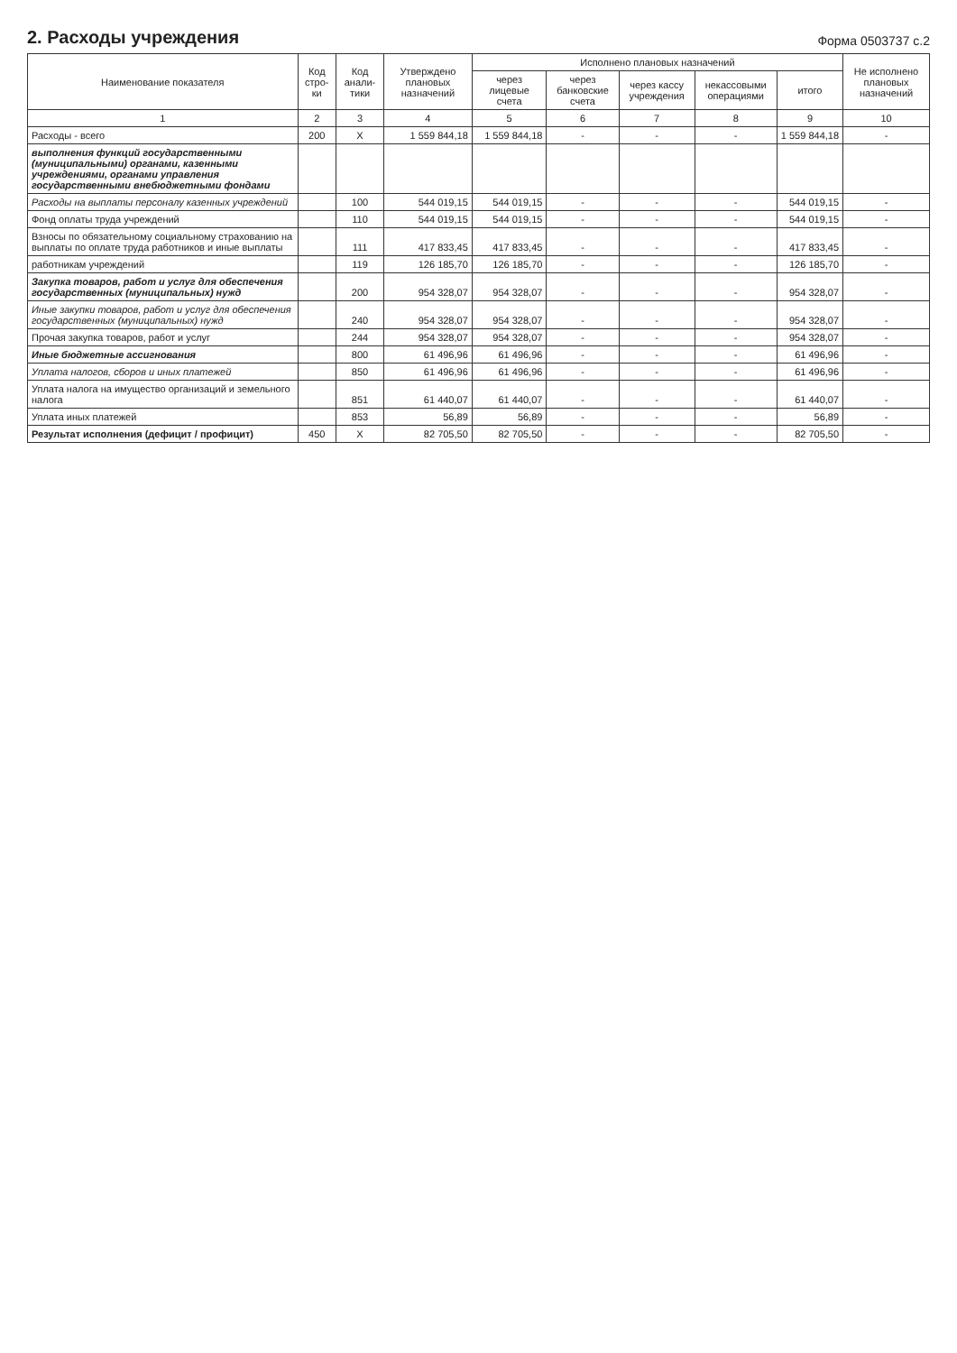2. Расходы учреждения
Форма 0503737 с.2
| Наименование показателя | Код стро-ки | Код анали-тики | Утверждено плановых назначений | Исполнено плановых назначений | | | | | Не исполнено плановых назначений |
| --- | --- | --- | --- | --- | --- | --- | --- | --- | --- |
| | | | | через лицевые счета | через банковские счета | через кассу учреждения | некассовыми операциями | итого | |
| 1 | 2 | 3 | 4 | 5 | 6 | 7 | 8 | 9 | 10 |
| Расходы - всего | 200 | X | 1 559 844,18 | 1 559 844,18 | - | - | - | 1 559 844,18 | - |
| выполнения функций государственными (муниципальными) органами, казенными учреждениями, органами управления государственными внебюджетными фондами | | | | | | | | | |
| Расходы на выплаты персоналу казенных учреждений | | 100 | 544 019,15 | 544 019,15 | - | - | - | 544 019,15 | - |
| Фонд оплаты труда учреждений | | 110 | 544 019,15 | 544 019,15 | - | - | - | 544 019,15 | - |
| Взносы по обязательному социальному страхованию на выплаты по оплате труда работников и иные выплаты | | 111 | 417 833,45 | 417 833,45 | - | - | - | 417 833,45 | - |
| работникам учреждений | | 119 | 126 185,70 | 126 185,70 | - | - | - | 126 185,70 | - |
| Закупка товаров, работ и услуг для обеспечения государственных (муниципальных) нужд | | 200 | 954 328,07 | 954 328,07 | - | - | - | 954 328,07 | - |
| Иные закупки товаров, работ и услуг для обеспечения государственных (муниципальных) нужд | | 240 | 954 328,07 | 954 328,07 | - | - | - | 954 328,07 | - |
| Прочая закупка товаров, работ и услуг | | 244 | 954 328,07 | 954 328,07 | - | - | - | 954 328,07 | - |
| Иные бюджетные ассигнования | | 800 | 61 496,96 | 61 496,96 | - | - | - | 61 496,96 | - |
| Уплата налогов, сборов и иных платежей | | 850 | 61 496,96 | 61 496,96 | - | - | - | 61 496,96 | - |
| Уплата налога на имущество организаций и земельного налога | | 851 | 61 440,07 | 61 440,07 | - | - | - | 61 440,07 | - |
| Уплата иных платежей | | 853 | 56,89 | 56,89 | - | - | - | 56,89 | - |
| Результат исполнения (дефицит / профицит) | 450 | X | 82 705,50 | 82 705,50 | - | - | - | 82 705,50 | - |